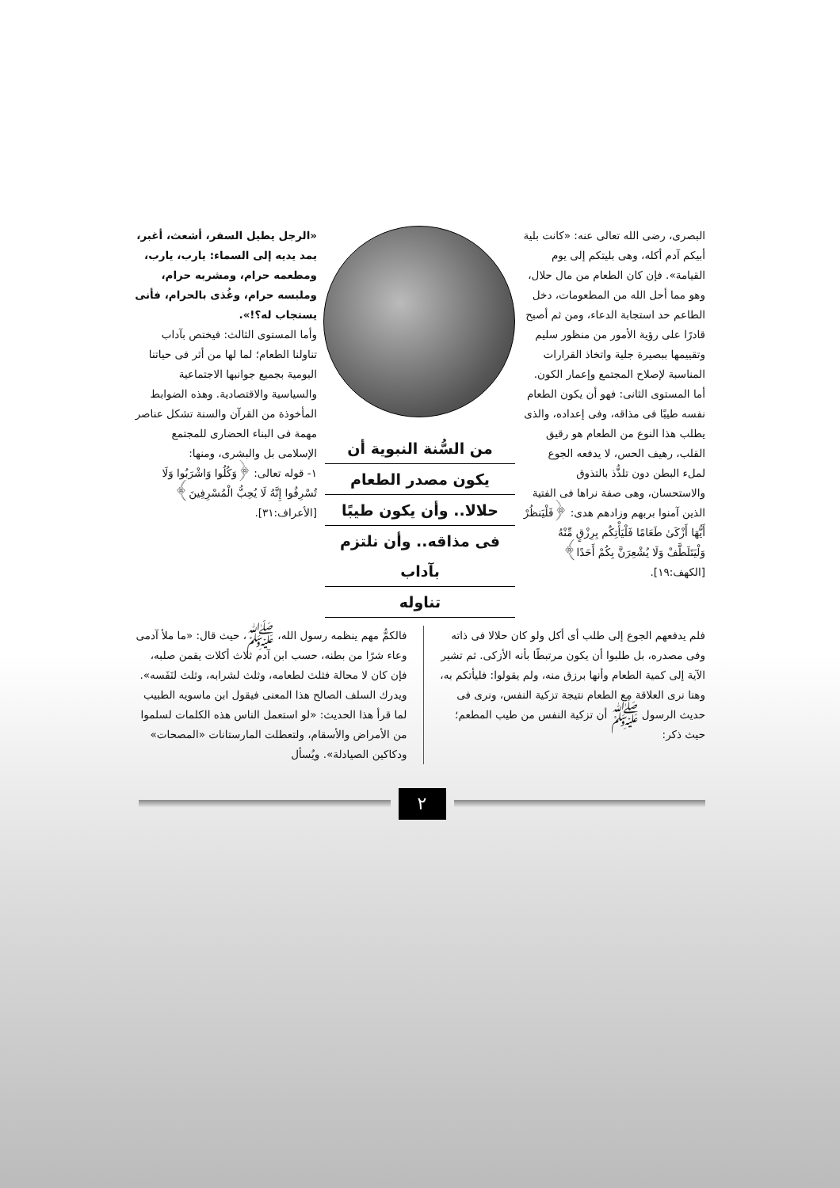البصرى، رضى الله تعالى عنه: «كانت بلية أبيكم آدم أكله، وهى بليتكم إلى يوم القيامة». فإن كان الطعام من مال حلال، وهو مما أحل الله من المطعومات، دخل الطاعم حد استجابة الدعاء، ومن ثم أصبح قادرًا على رؤية الأمور من منظور سليم وتقييمها ببصيرة جلية واتخاذ القرارات المناسبة لإصلاح المجتمع وإعمار الكون.
أما المستوى الثانى: فهو أن يكون الطعام نفسه طيبًا فى مذاقه، وفى إعداده، والذى يطلب هذا النوع من الطعام هو رقيق القلب، رهيف الحس، لا يدفعه الجوع لملء البطن دون تلذُّذ بالتذوق والاستحسان، وهى صفة نراها فى الفتية الذين آمنوا بربهم وزادهم هدى: ﴿فَلْيَنظُرْ أَيُّهَا أَزْكَىٰ طَعَامًا فَلْيَأْتِكُم بِرِزْقٍ مِّنْهُ وَلْيَتَلَطَّفْ وَلَا يُشْعِرَنَّ بِكُمْ أَحَدًا﴾ [الكهف:١٩].
من السُّنة النبوية أن
يكون مصدر الطعام
حلالا.. وأن يكون طيبًا
فى مذاقه.. وأن نلتزم بآداب
تناوله
«الرجل يطيل السفر، أشعث، أغبر، يمد يديه إلى السماء: يارب، يارب، ومطعمه حرام، ومشربه حرام، وملبسه حرام، وغُذى بالحرام، فأنى يستجاب له؟!».
وأما المستوى الثالث: فيختص بآداب تناولنا الطعام؛ لما لها من أثر فى حياتنا اليومية بجميع جوانبها الاجتماعية والسياسية والاقتصادية. وهذه الضوابط المأخوذة من القرآن والسنة تشكل عناصر مهمة فى البناء الحضارى للمجتمع الإسلامى بل والبشرى، ومنها:
١- قوله تعالى: ﴿وَكُلُوا وَاشْرَبُوا وَلَا تُسْرِفُوا إِنَّهُ لَا يُحِبُّ الْمُسْرِفِينَ﴾[الأعراف:٣١].
فلم يدفعهم الجوع إلى طلب أى أكل ولو كان حلالا فى ذاته وفى مصدره، بل طلبوا أن يكون مرتبطًا بأنه الأزكى. ثم تشير الآية إلى كمية الطعام وأنها برزق منه، ولم يقولوا: فليأتكم به، وهنا نرى العلاقة مع الطعام نتيجة تزكية النفس، ونرى فى حديث الرسول ﷺ أن تزكية النفس من طيب المطعم؛ حيث ذكر:
فالكمُّ مهم ينظمه رسول الله، ﷺ، حيث قال: «ما ملأ آدمى وعاء شرًا من بطنه، حسب ابن آدم ثلاث أكلات يقمن صلبه، فإن كان لا محالة فثلث لطعامه، وثلث لشرابه، وثلث لنَفَسه». ويدرك السلف الصالح هذا المعنى فيقول ابن ماسويه الطبيب لما قرأ هذا الحديث: «لو استعمل الناس هذه الكلمات لسلموا من الأمراض والأسقام، ولتعطلت المارستانات «المصحات» ودكاكين الصيادلة». ويُسأل
٢